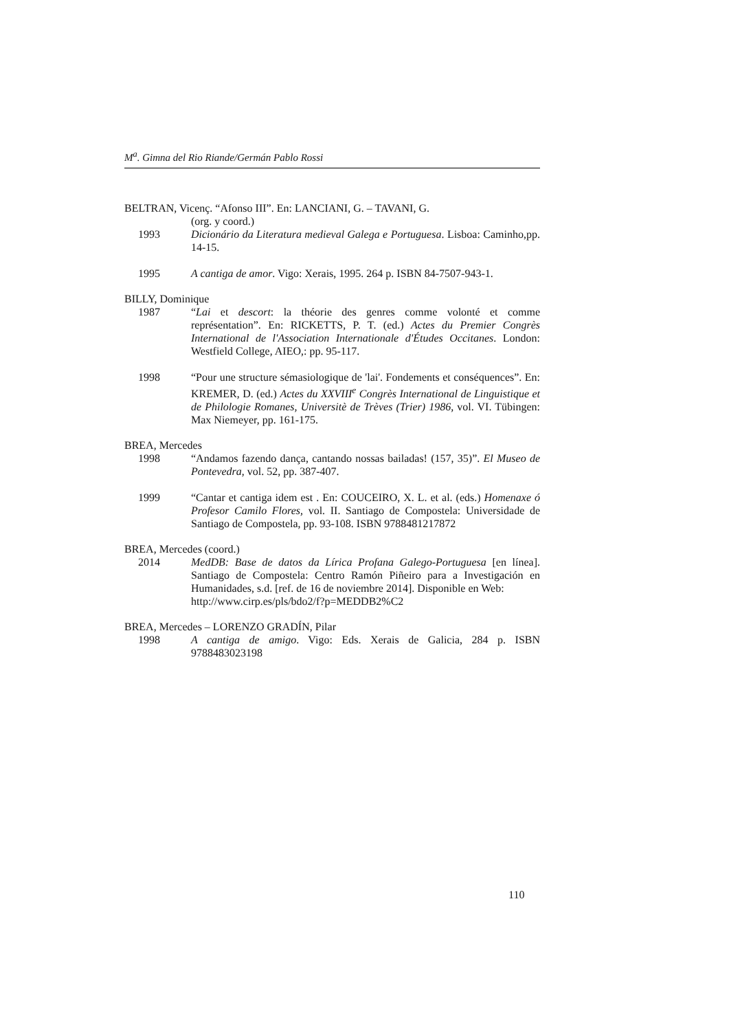M<sup>a</sup>. Gimna del Rio Riande/Germán Pablo Rossi
BELTRAN, Vicenç. “Afonso III”. En: LANCIANI, G. – TAVANI, G.
(org. y coord.)
1993 Dicionário da Literatura medieval Galega e Portuguesa. Lisboa: Caminho,pp. 14-15.
1995 A cantiga de amor. Vigo: Xerais, 1995. 264 p. ISBN 84-7507-943-1.
BILLY, Dominique
1987 “Lai et descort: la théorie des genres comme volonté et comme représentation”. En: RICKETTS, P. T. (ed.) Actes du Premier Congrès International de l'Association Internationale d'Études Occitanes. London: Westfield College, AIEO,: pp. 95-117.
1998 “Pour une structure sémasiologique de 'lai'. Fondements et conséquences”. En: KREMER, D. (ed.) Actes du XXVIII<sup>e</sup> Congrès International de Linguistique et de Philologie Romanes, Universitè de Trèves (Trier) 1986, vol. VI. Tübingen: Max Niemeyer, pp. 161-175.
BREA, Mercedes
1998 “Andamos fazendo dança, cantando nossas bailadas! (157, 35)”. El Museo de Pontevedra, vol. 52, pp. 387-407.
1999 “Cantar et cantiga idem est . En: COUCEIRO, X. L. et al. (eds.) Homenaxe ó Profesor Camilo Flores, vol. II. Santiago de Compostela: Universidade de Santiago de Compostela, pp. 93-108. ISBN 9788481217872
BREA, Mercedes (coord.)
2014 MedDB: Base de datos da Lírica Profana Galego-Portuguesa [en línea]. Santiago de Compostela: Centro Ramón Piñeiro para a Investigación en Humanidades, s.d. [ref. de 16 de noviembre 2014]. Disponible en Web:
http://www.cirp.es/pls/bdo2/f?p=MEDDB2%C2
BREA, Mercedes – LORENZO GRADÍN, Pilar
1998 A cantiga de amigo. Vigo: Eds. Xerais de Galicia, 284 p. ISBN 9788483023198
110